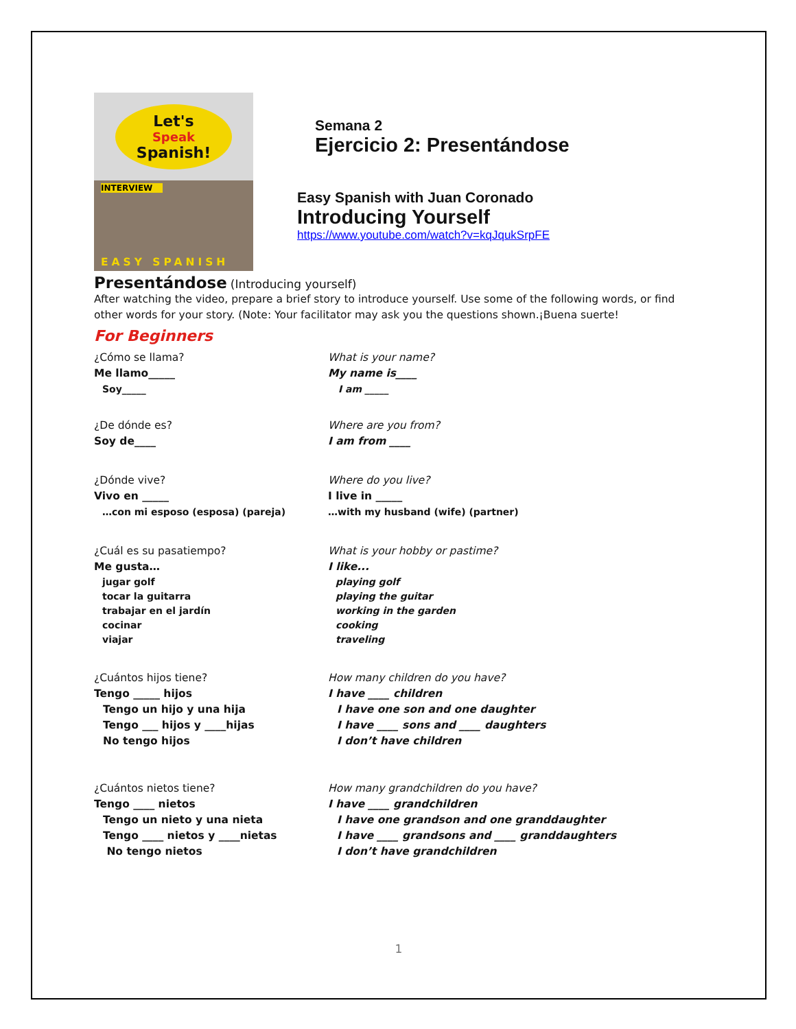Let's
Speak
Spanish!
INTERVIEW
EASY SPANISH
Semana 2
Ejercicio 2: Presentándose
Easy Spanish with Juan Coronado
Introducing Yourself
https://www.youtube.com/watch?v=kqJqukSrpFE
Presentándose (Introducing yourself)
After watching the video, prepare a brief story to introduce yourself. Use some of the following words, or find other words for your story. (Note: Your facilitator may ask you the questions shown.¡Buena suerte!
For Beginners
¿Cómo se llama?
Me llamo_____
Soy_____
What is your name?
My name is____
I am _____
¿De dónde es?
Soy de____
Where are you from?
I am from ____
¿Dónde vive?
Vivo en _____
…con mi esposo (esposa) (pareja)
Where do you live?
I live in _____
…with my husband (wife) (partner)
¿Cuál es su pasatiempo?
Me gusta…
jugar golf
tocar la guitarra
trabajar en el jardín
cocinar
viajar
What is your hobby or pastime?
I like...
playing golf
playing the guitar
working in the garden
cooking
traveling
¿Cuántos hijos tiene?
Tengo _____ hijos
Tengo un hijo y una hija
Tengo ___ hijos y ____hijas
No tengo hijos
How many children do you have?
I have ____ children
I have one son and one daughter
I have ____ sons and ____ daughters
I don’t have children
¿Cuántos nietos tiene?
Tengo ____ nietos
Tengo un nieto y una nieta
Tengo ____ nietos y ____nietas
No tengo nietos
How many grandchildren do you have?
I have ____ grandchildren
I have one grandson and one granddaughter
I have ____ grandsons and ____ granddaughters
I don’t have grandchildren
1